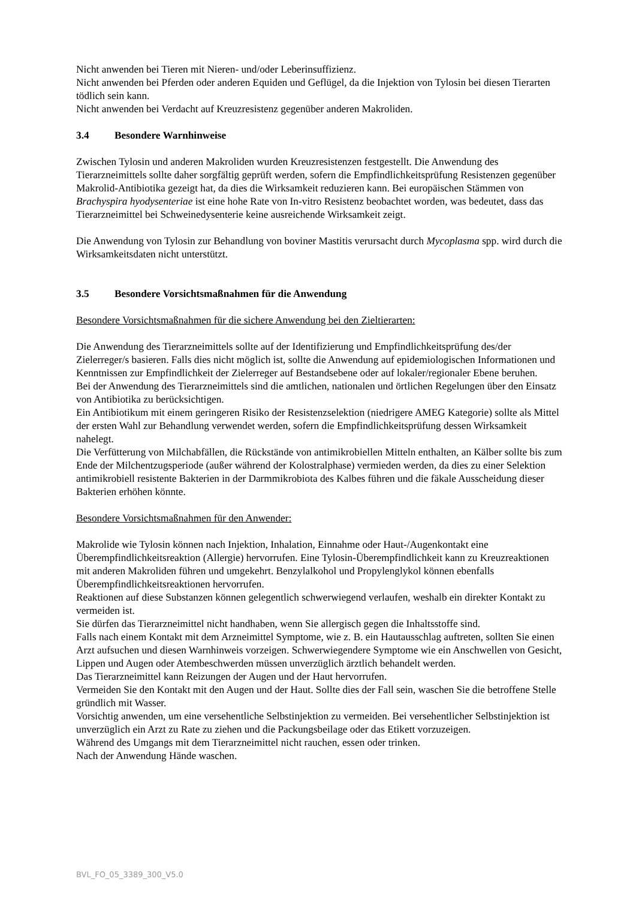Nicht anwenden bei Tieren mit Nieren- und/oder Leberinsuffizienz.
Nicht anwenden bei Pferden oder anderen Equiden und Geflügel, da die Injektion von Tylosin bei diesen Tierarten tödlich sein kann.
Nicht anwenden bei Verdacht auf Kreuzresistenz gegenüber anderen Makroliden.
3.4 Besondere Warnhinweise
Zwischen Tylosin und anderen Makroliden wurden Kreuzresistenzen festgestellt. Die Anwendung des Tierarzneimittels sollte daher sorgfältig geprüft werden, sofern die Empfindlichkeitsprüfung Resistenzen gegenüber Makrolid-Antibiotika gezeigt hat, da dies die Wirksamkeit reduzieren kann. Bei europäischen Stämmen von Brachyspira hyodysenteriae ist eine hohe Rate von In-vitro Resistenz beobachtet worden, was bedeutet, dass das Tierarzneimittel bei Schweinedysenterie keine ausreichende Wirksamkeit zeigt.
Die Anwendung von Tylosin zur Behandlung von boviner Mastitis verursacht durch Mycoplasma spp. wird durch die Wirksamkeitsdaten nicht unterstützt.
3.5 Besondere Vorsichtsmaßnahmen für die Anwendung
Besondere Vorsichtsmaßnahmen für die sichere Anwendung bei den Zieltierarten:
Die Anwendung des Tierarzneimittels sollte auf der Identifizierung und Empfindlichkeitsprüfung des/der Zielerreger/s basieren. Falls dies nicht möglich ist, sollte die Anwendung auf epidemiologischen Informationen und Kenntnissen zur Empfindlichkeit der Zielerreger auf Bestandsebene oder auf lokaler/regionaler Ebene beruhen.
Bei der Anwendung des Tierarzneimittels sind die amtlichen, nationalen und örtlichen Regelungen über den Einsatz von Antibiotika zu berücksichtigen.
Ein Antibiotikum mit einem geringeren Risiko der Resistenzselektion (niedrigere AMEG Kategorie) sollte als Mittel der ersten Wahl zur Behandlung verwendet werden, sofern die Empfindlichkeitsprüfung dessen Wirksamkeit nahelegt.
Die Verfütterung von Milchabfällen, die Rückstände von antimikrobiellen Mitteln enthalten, an Kälber sollte bis zum Ende der Milchentzugsperiode (außer während der Kolostralphase) vermieden werden, da dies zu einer Selektion antimikrobiell resistente Bakterien in der Darmmikrobiota des Kalbes führen und die fäkale Ausscheidung dieser Bakterien erhöhen könnte.
Besondere Vorsichtsmaßnahmen für den Anwender:
Makrolide wie Tylosin können nach Injektion, Inhalation, Einnahme oder Haut-/Augenkontakt eine Überempfindlichkeitsreaktion (Allergie) hervorrufen. Eine Tylosin-Überempfindlichkeit kann zu Kreuzreaktionen mit anderen Makroliden führen und umgekehrt. Benzylalkohol und Propylenglykol können ebenfalls Überempfindlichkeitsreaktionen hervorrufen.
Reaktionen auf diese Substanzen können gelegentlich schwerwiegend verlaufen, weshalb ein direkter Kontakt zu vermeiden ist.
Sie dürfen das Tierarzneimittel nicht handhaben, wenn Sie allergisch gegen die Inhaltsstoffe sind.
Falls nach einem Kontakt mit dem Arzneimittel Symptome, wie z. B. ein Hautausschlag auftreten, sollten Sie einen Arzt aufsuchen und diesen Warnhinweis vorzeigen. Schwerwiegendere Symptome wie ein Anschwellen von Gesicht, Lippen und Augen oder Atembeschwerden müssen unverzüglich ärztlich behandelt werden.
Das Tierarzneimittel kann Reizungen der Augen und der Haut hervorrufen.
Vermeiden Sie den Kontakt mit den Augen und der Haut. Sollte dies der Fall sein, waschen Sie die betroffene Stelle gründlich mit Wasser.
Vorsichtig anwenden, um eine versehentliche Selbstinjektion zu vermeiden. Bei versehentlicher Selbstinjektion ist unverzüglich ein Arzt zu Rate zu ziehen und die Packungsbeilage oder das Etikett vorzuzeigen.
Während des Umgangs mit dem Tierarzneimittel nicht rauchen, essen oder trinken.
Nach der Anwendung Hände waschen.
BVL_FO_05_3389_300_V5.0